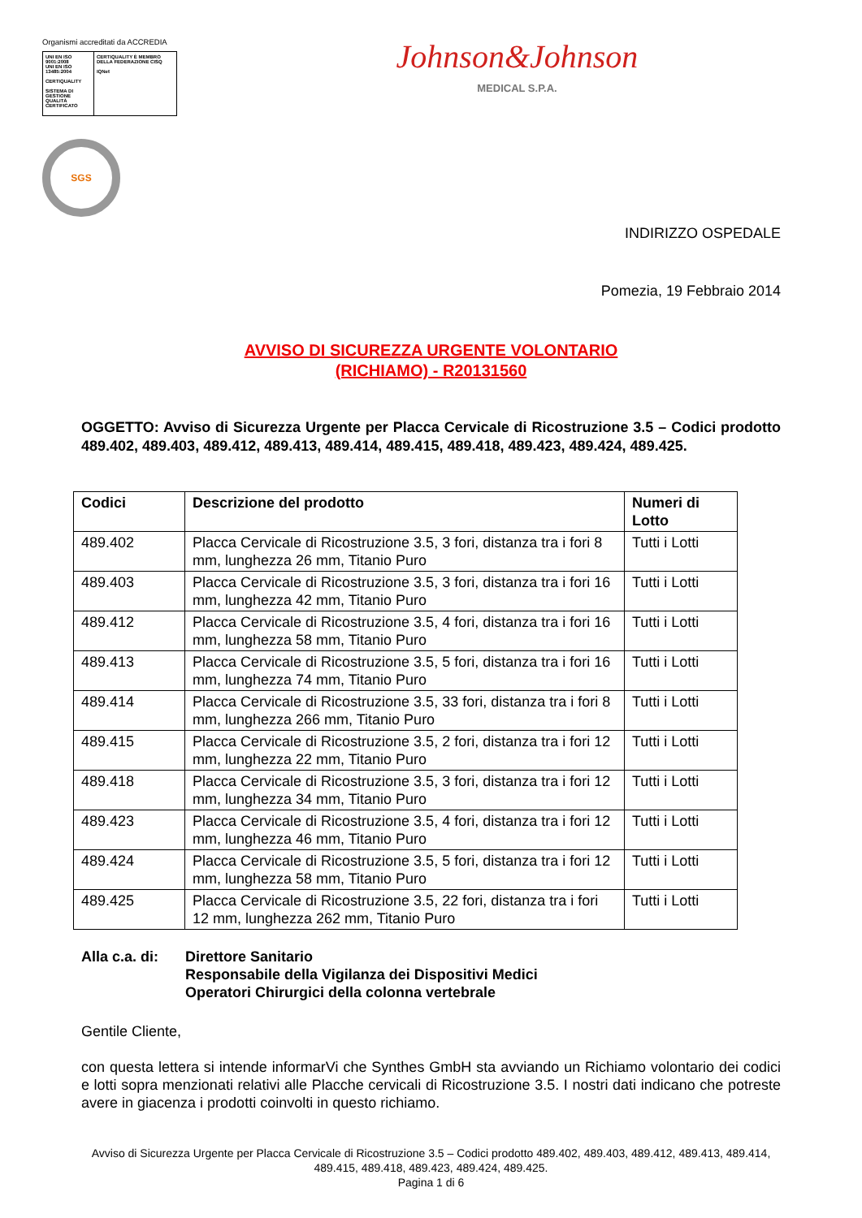Organismi accreditati da ACCREDIA
UNI EN ISO 9001:2008
UNI EN ISO 13485:2004
CERTIQUALITY
SISTEMA DI GESTIONE QUALITÀ CERTIFICATO
CERTIQUALITY È MEMBRO DELLA FEDERAZIONE CISQ
IQNet
SGS
Johnson&Johnson
MEDICAL S.P.A.
INDIRIZZO OSPEDALE
Pomezia, 19 Febbraio 2014
AVVISO DI SICUREZZA URGENTE VOLONTARIO
(RICHIAMO) - R20131560
OGGETTO: Avviso di Sicurezza Urgente per Placca Cervicale di Ricostruzione 3.5 – Codici prodotto 489.402, 489.403, 489.412, 489.413, 489.414, 489.415, 489.418, 489.423, 489.424, 489.425.
| Codici | Descrizione del prodotto | Numeri di Lotto |
| --- | --- | --- |
| 489.402 | Placca Cervicale di Ricostruzione 3.5, 3 fori, distanza tra i fori 8 mm, lunghezza 26 mm, Titanio Puro | Tutti i Lotti |
| 489.403 | Placca Cervicale di Ricostruzione 3.5, 3 fori, distanza tra i fori 16 mm, lunghezza 42 mm, Titanio Puro | Tutti i Lotti |
| 489.412 | Placca Cervicale di Ricostruzione 3.5, 4 fori, distanza tra i fori 16 mm, lunghezza 58 mm, Titanio Puro | Tutti i Lotti |
| 489.413 | Placca Cervicale di Ricostruzione 3.5, 5 fori, distanza tra i fori 16 mm, lunghezza 74 mm, Titanio Puro | Tutti i Lotti |
| 489.414 | Placca Cervicale di Ricostruzione 3.5, 33 fori, distanza tra i fori 8 mm, lunghezza 266 mm, Titanio Puro | Tutti i Lotti |
| 489.415 | Placca Cervicale di Ricostruzione 3.5, 2 fori, distanza tra i fori 12 mm, lunghezza 22 mm, Titanio Puro | Tutti i Lotti |
| 489.418 | Placca Cervicale di Ricostruzione 3.5, 3 fori, distanza tra i fori 12 mm, lunghezza 34 mm, Titanio Puro | Tutti i Lotti |
| 489.423 | Placca Cervicale di Ricostruzione 3.5, 4 fori, distanza tra i fori 12 mm, lunghezza 46 mm, Titanio Puro | Tutti i Lotti |
| 489.424 | Placca Cervicale di Ricostruzione 3.5, 5 fori, distanza tra i fori 12 mm, lunghezza 58 mm, Titanio Puro | Tutti i Lotti |
| 489.425 | Placca Cervicale di Ricostruzione 3.5, 22 fori, distanza tra i fori 12 mm, lunghezza 262 mm, Titanio Puro | Tutti i Lotti |
Alla c.a. di:
Direttore Sanitario
Responsabile della Vigilanza dei Dispositivi Medici
Operatori Chirurgici della colonna vertebrale
Gentile Cliente,
con questa lettera si intende informarVi che Synthes GmbH sta avviando un Richiamo volontario dei codici e lotti sopra menzionati relativi alle Placche cervicali di Ricostruzione 3.5. I nostri dati indicano che potreste avere in giacenza i prodotti coinvolti in questo richiamo.
Avviso di Sicurezza Urgente per Placca Cervicale di Ricostruzione 3.5 – Codici prodotto 489.402, 489.403, 489.412, 489.413, 489.414, 489.415, 489.418, 489.423, 489.424, 489.425.
Pagina 1 di 6